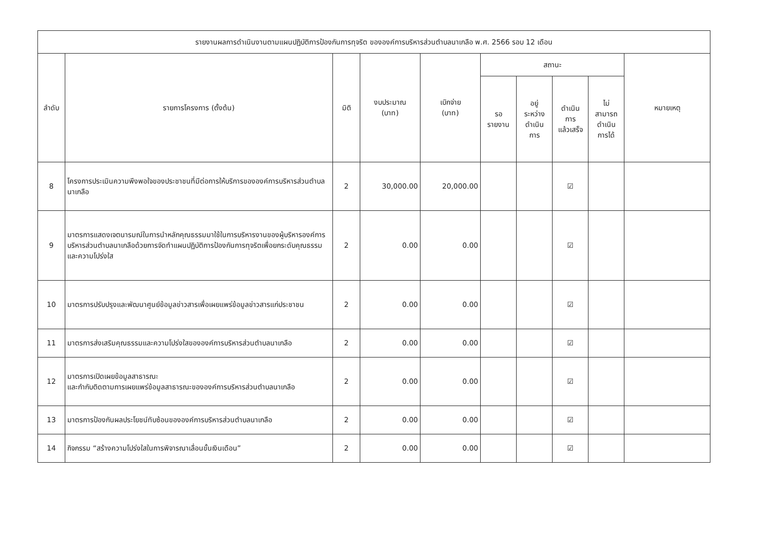| รายงานผลการดำเนินงานตามแผนปฏิบัติการป้องกันการทุจริต ขององค์การบริหารส่วนตำบลนาเกลือ พ.ศ. 2566 รอบ 12 เดือน | | | | | | | | | |
| --- | --- | --- | --- | --- | --- | --- | --- | --- | --- |
| ลำดับ | รายการโครงการ (ตั้งต้น) | มิติ | งบประมาณ (บาท) | เบิกจ่าย (บาท) | สถานะ | | | | หมายเหตุ |
| | | | | | รอ รายงาน | อยู่ ระหว่าง ดำเนิน การ | ดำเนิน การ แล้วเสร็จ | ไม่ สามารถ ดำเนิน การได้ | |
| 8 | โครงการประเมินความพึงพอใจของประชาชนที่มีต่อการให้บริการขององค์การบริหารส่วนตำบลนาเกลือ | 2 | 30,000.00 | 20,000.00 | | | ☑ | | |
| 9 | มาตรการแสดงเจตนารมณ์ในการนำหลักคุณธรรมมาใช้ในการบริหารงานของผู้บริหารองค์การบริหารส่วนตำบลนาเกลือด้วยการจัดทำแผนปฏิบัติการป้องกันการทุจริตเพื่อยกระดับคุณธรรมและความโปร่งใส | 2 | 0.00 | 0.00 | | | ☑ | | |
| 10 | มาตรการปรับปรุงและพัฒนาศูนย์ข้อมูลข่าวสารเพื่อเผยแพร่ข้อมูลข่าวสารแก่ประชาชน | 2 | 0.00 | 0.00 | | | ☑ | | |
| 11 | มาตรการส่งเสริมคุณธรรมและความโปร่งใสขององค์การบริหารส่วนตำบลนาเกลือ | 2 | 0.00 | 0.00 | | | ☑ | | |
| 12 | มาตรการเปิดเผยข้อมูลสาธารณะ และกำกับติดตามการเผยแพร่ข้อมูลสาธารณะขององค์การบริหารส่วนตำบลนาเกลือ | 2 | 0.00 | 0.00 | | | ☑ | | |
| 13 | มาตรการป้องกันผลประโยชน์ทับซ้อนขององค์การบริหารส่วนตำบลนาเกลือ | 2 | 0.00 | 0.00 | | | ☑ | | |
| 14 | กิจกรรม “สร้างความโปร่งใสในการพิจารณาเลื่อนขั้นเงินเดือน” | 2 | 0.00 | 0.00 | | | ☑ | | |